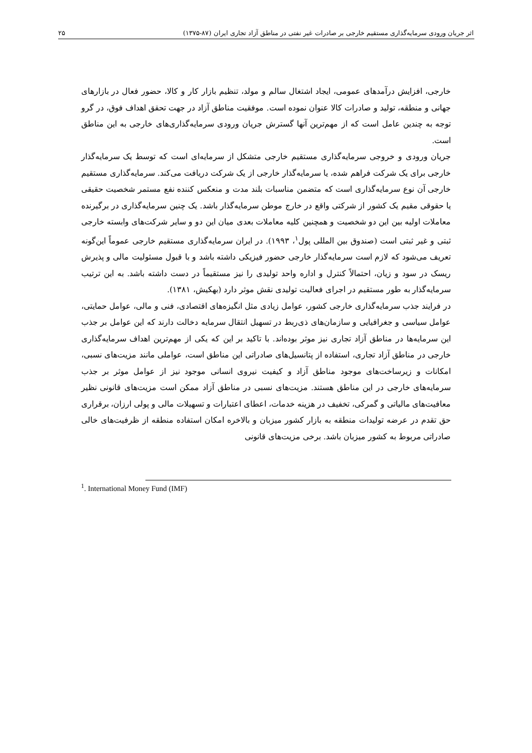اثر جریان ورودی سرمایه‌گذاری مستقیم خارجی بر صادرات غیر نفتی در مناطق آزاد تجاری ایران (۸۷-۱۳۷۵) ۲۵
خارجی، افزایش درآمدهای عمومی، ایجاد اشتغال سالم و مولد، تنظیم بازار کار و کالا، حضور فعال در بازارهای جهانی و منطقه، تولید و صادرات کالا عنوان نموده است. موفقیت مناطق آزاد در جهت تحقق اهداف فوق، در گرو توجه به چندین عامل است که از مهم‌ترین آنها گسترش جریان ورودی سرمایه‌گذاری‌های خارجی به این مناطق است.
جریان ورودی و خروجی سرمایه‌گذاری مستقیم خارجی متشکل از سرمایه‌ای است که توسط یک سرمایه‌گذار خارجی برای یک شرکت فراهم شده، یا سرمایه‌گذار خارجی از یک شرکت دریافت می‌کند. سرمایه‌گذاری مستقیم خارجی آن نوع سرمایه‌گذاری است که متضمن مناسبات بلند مدت و منعکس کننده نفع مستمر شخصیت حقیقی یا حقوقی مقیم یک کشور از شرکتی واقع در خارج موطن سرمایه‌گذار باشد. یک چنین سرمایه‌گذاری در برگیرنده معاملات اولیه بین این دو شخصیت و همچنین کلیه معاملات بعدی میان این دو و سایر شرکت‌های وابسته خارجی ثبتی و غیر ثبتی است (صندوق بین المللی پول<sup>۱</sup>، ۱۹۹۳). در ایران سرمایه‌گذاری مستقیم خارجی عموماً این‌گونه تعریف می‌شود که لازم است سرمایه‌گذار خارجی حضور فیزیکی داشته باشد و با قبول مسئولیت مالی و پذیرش ریسک در سود و زیان، احتمالاً کنترل و اداره واحد تولیدی را نیز مستقیماً در دست داشته باشد. به این ترتیب سرمایه‌گذار به طور مستقیم در اجرای فعالیت تولیدی نقش موثر دارد (بهکیش، ۱۳۸۱).
در فرایند جذب سرمایه‌گذاری خارجی کشور، عوامل زیادی مثل انگیزه‌های اقتصادی، فنی و مالی، عوامل حمایتی، عوامل سیاسی و جغرافیایی و سازمان‌های ذی‌ربط در تسهیل انتقال سرمایه دخالت دارند که این عوامل بر جذب این سرمایه‌ها در مناطق آزاد تجاری نیز موثر بوده‌اند. با تاکید بر این که یکی از مهم‌ترین اهداف سرمایه‌گذاری خارجی در مناطق آزاد تجاری، استفاده از پتانسیل‌های صادراتی این مناطق است، عواملی مانند مزیت‌های نسبی، امکانات و زیرساخت‌های موجود مناطق آزاد و کیفیت نیروی انسانی موجود نیز از عوامل موثر بر جذب سرمایه‌های خارجی در این مناطق هستند. مزیت‌های نسبی در مناطق آزاد ممکن است مزیت‌های قانونی نظیر معافیت‌های مالیاتی و گمرکی، تخفیف در هزینه خدمات، اعطای اعتبارات و تسهیلات مالی و پولی ارزان، برقراری حق تقدم در عرضه تولیدات منطقه به بازار کشور میزبان و بالاخره امکان استفاده منطقه از ظرفیت‌های خالی صادراتی مربوط به کشور میزبان باشد. برخی مزیت‌های قانونی
<sup>1</sup>. International Money Fund (IMF)